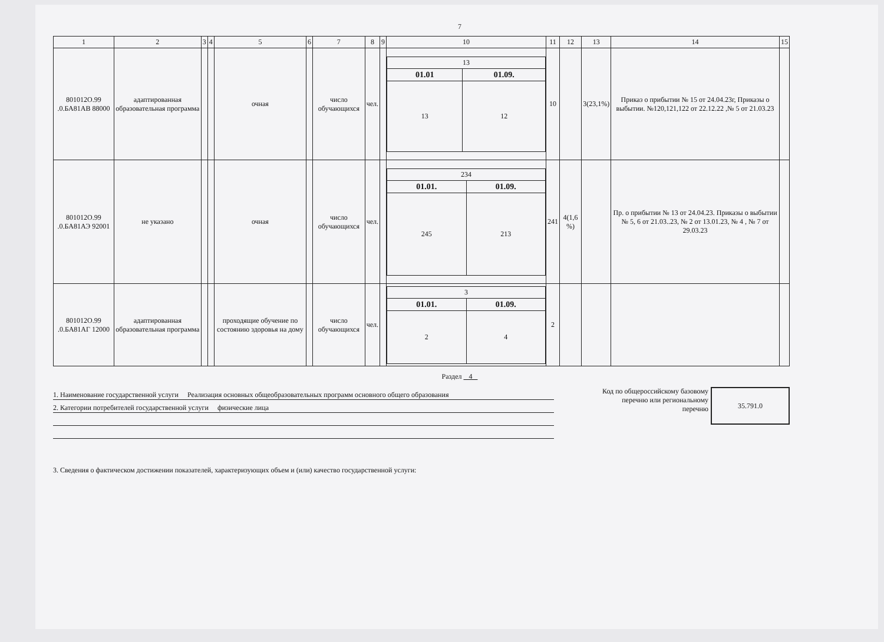7
| 1 | 2 | 3 | 4 | 5 | 6 | 7 | 8 | 9 | 10 | 11 | 12 | 13 | 14 | 15 |
| --- | --- | --- | --- | --- | --- | --- | --- | --- | --- | --- | --- | --- | --- | --- |
| 801012О.99 .0.БА81АВ 88000 | адаптированная образовательная программа | | | очная | | число обучающихся | чел. | | / 13 / / / 01.01 / 01.09. / / 13 / 12 / | 10 | | 3(23,1%) | Приказ о прибытии № 15 от 24.04.23г, Приказы о выбытии. №120,121,122 от 22.12.22 ,№ 5 от 21.03.23 | |
| 801012О.99 .0.БА81АЭ 92001 | не указано | | | очная | | число обучающихся | чел. | | / 234 / / / 01.01. / 01.09. / / 245 / 213 / | 241 | 4(1,6 %) | | Пр. о прибытии № 13 от 24.04.23. Приказы о выбытии № 5, 6 от 21.03..23, № 2 от 13.01.23, № 4 , № 7 от 29.03.23 | |
| 801012О.99 .0.БА81АГ 12000 | адаптированная образовательная программа | | | проходящие обучение по состоянию здоровья на дому | | число обучающихся | чел. | | / 3 / / / 01.01. / 01.09. / / 2 / 4 / | 2 | | | | |
Раздел 4
1. Наименование государственной услуги Реализация основных общеобразовательных программ основного общего образования
2. Категории потребителей государственной услуги физические лица
Код по общероссийскому базовому
перечню или региональному
перечню
35.791.0
3. Сведения о фактическом достижении показателей, характеризующих объем и (или) качество государственной услуги: